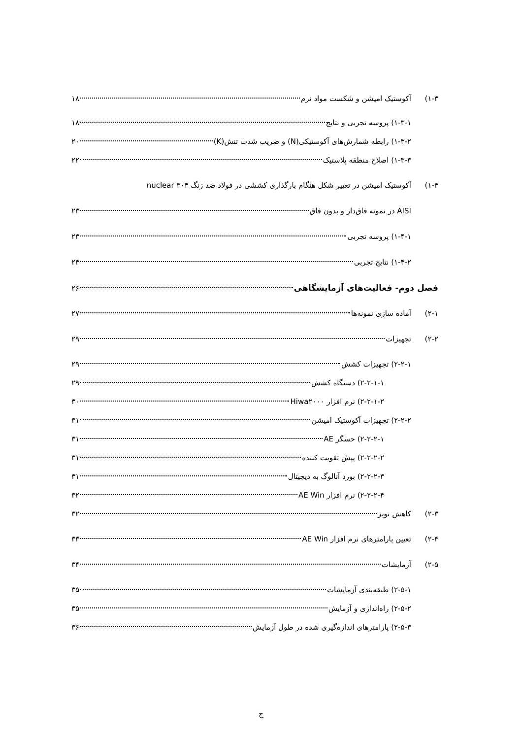۱-۳) آکوستیک امیشن و شکست مواد نرم ۱۸
۱-۳-۱) پروسه تجربی و نتایج ۱۸
۱-۳-۲) رابطه شمارش‌های آکوستیکی(N) و ضریب شدت تنش(K) ۲۰
۱-۳-۳) اصلاح منطقه پلاستیک ۲۲
۱-۴) آکوستیک امیشن در تغییر شکل هنگام بارگذاری کششی در فولاد ضد زنگ ۳۰۴ nuclear
AISI در نمونه فاق‌دار و بدون فاق ۲۳
۱-۴-۱) پروسه تجربی ۲۳
۱-۴-۲) نتایج تجربی ۲۴
فصل دوم- فعالیت‌های آزمایشگاهی ۲۶
۲-۱) آماده سازی نمونه‌ها ۲۷
۲-۲) تجهیزات ۲۹
۲-۲-۱) تجهیزات کشش ۲۹
۲-۲-۱-۱) دستگاه کشش ۲۹
۲-۲-۱-۲) نرم افزار Hiwa۲۰۰۰ ۳۰
۲-۲-۲) تجهیزات آکوستیک امیشن ۳۱
۲-۲-۲-۱) حسگر AE ۳۱
۲-۲-۲-۲) پیش تقویت کننده ۳۱
۲-۲-۲-۳) بورد آنالوگ به دیجیتال ۳۱
۲-۲-۲-۴) نرم افزار AE Win ۳۲
۲-۳) کاهش نویز ۳۲
۲-۴) تعیین پارامترهای نرم افزار AE Win ۳۳
۲-۵) آزمایشات ۳۴
۲-۵-۱) طبقه‌بندی آزمایشات ۳۵
۲-۵-۲) راه‌اندازی و آزمایش ۳۵
۲-۵-۳) پارامترهای اندازه‌گیری شده در طول آزمایش ۳۶
ح